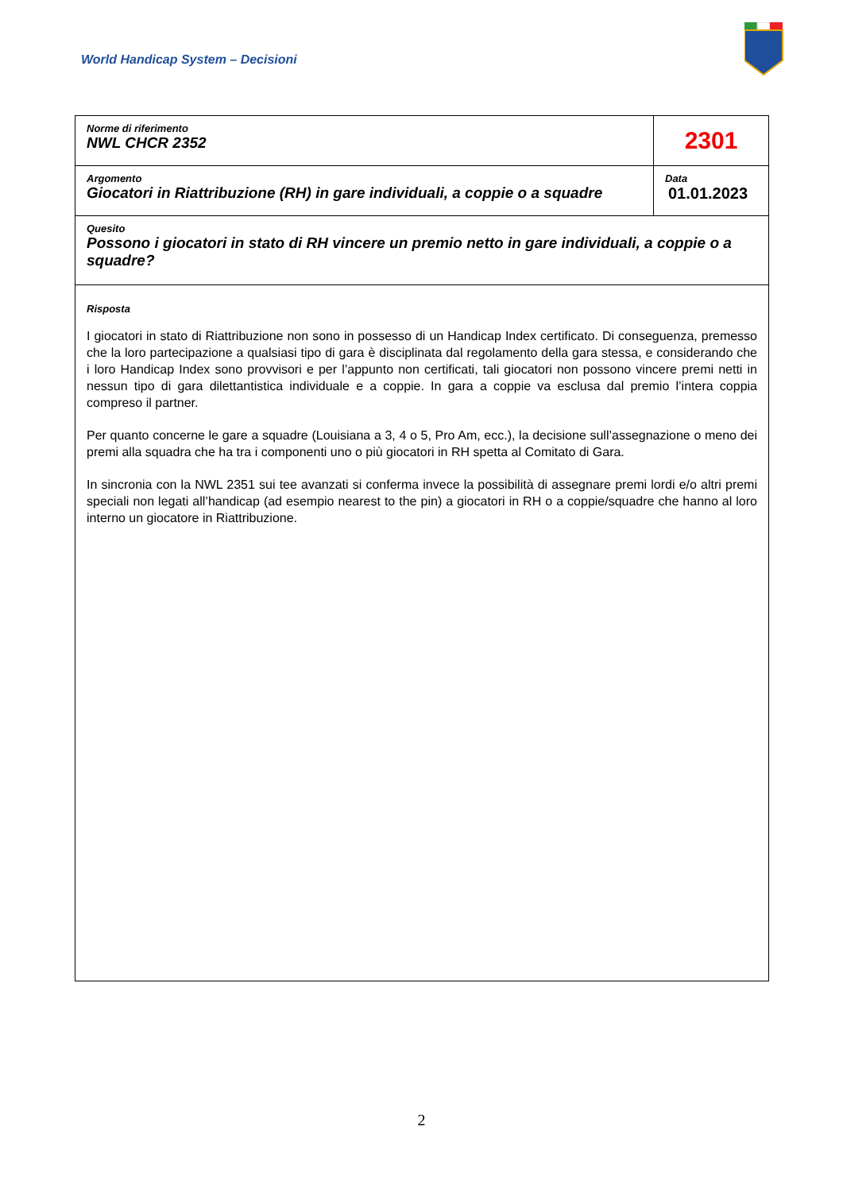World Handicap System – Decisioni
| Norme di riferimento NWL CHCR 2352 | 2301 |
| Argomento Giocatori in Riattribuzione (RH) in gare individuali, a coppie o a squadre | Data 01.01.2023 |
| Quesito Possono i giocatori in stato di RH vincere un premio netto in gare individuali, a coppie o a squadre? | |
| Risposta I giocatori in stato di Riattribuzione non sono in possesso di un Handicap Index certificato. Di conseguenza, premesso che la loro partecipazione a qualsiasi tipo di gara è disciplinata dal regolamento della gara stessa, e considerando che i loro Handicap Index sono provvisori e per l’appunto non certificati, tali giocatori non possono vincere premi netti in nessun tipo di gara dilettantistica individuale e a coppie. In gara a coppie va esclusa dal premio l’intera coppia compreso il partner. Per quanto concerne le gare a squadre (Louisiana a 3, 4 o 5, Pro Am, ecc.), la decisione sull’assegnazione o meno dei premi alla squadra che ha tra i componenti uno o più giocatori in RH spetta al Comitato di Gara. In sincronia con la NWL 2351 sui tee avanzati si conferma invece la possibilità di assegnare premi lordi e/o altri premi speciali non legati all’handicap (ad esempio nearest to the pin) a giocatori in RH o a coppie/squadre che hanno al loro interno un giocatore in Riattribuzione. | |
2